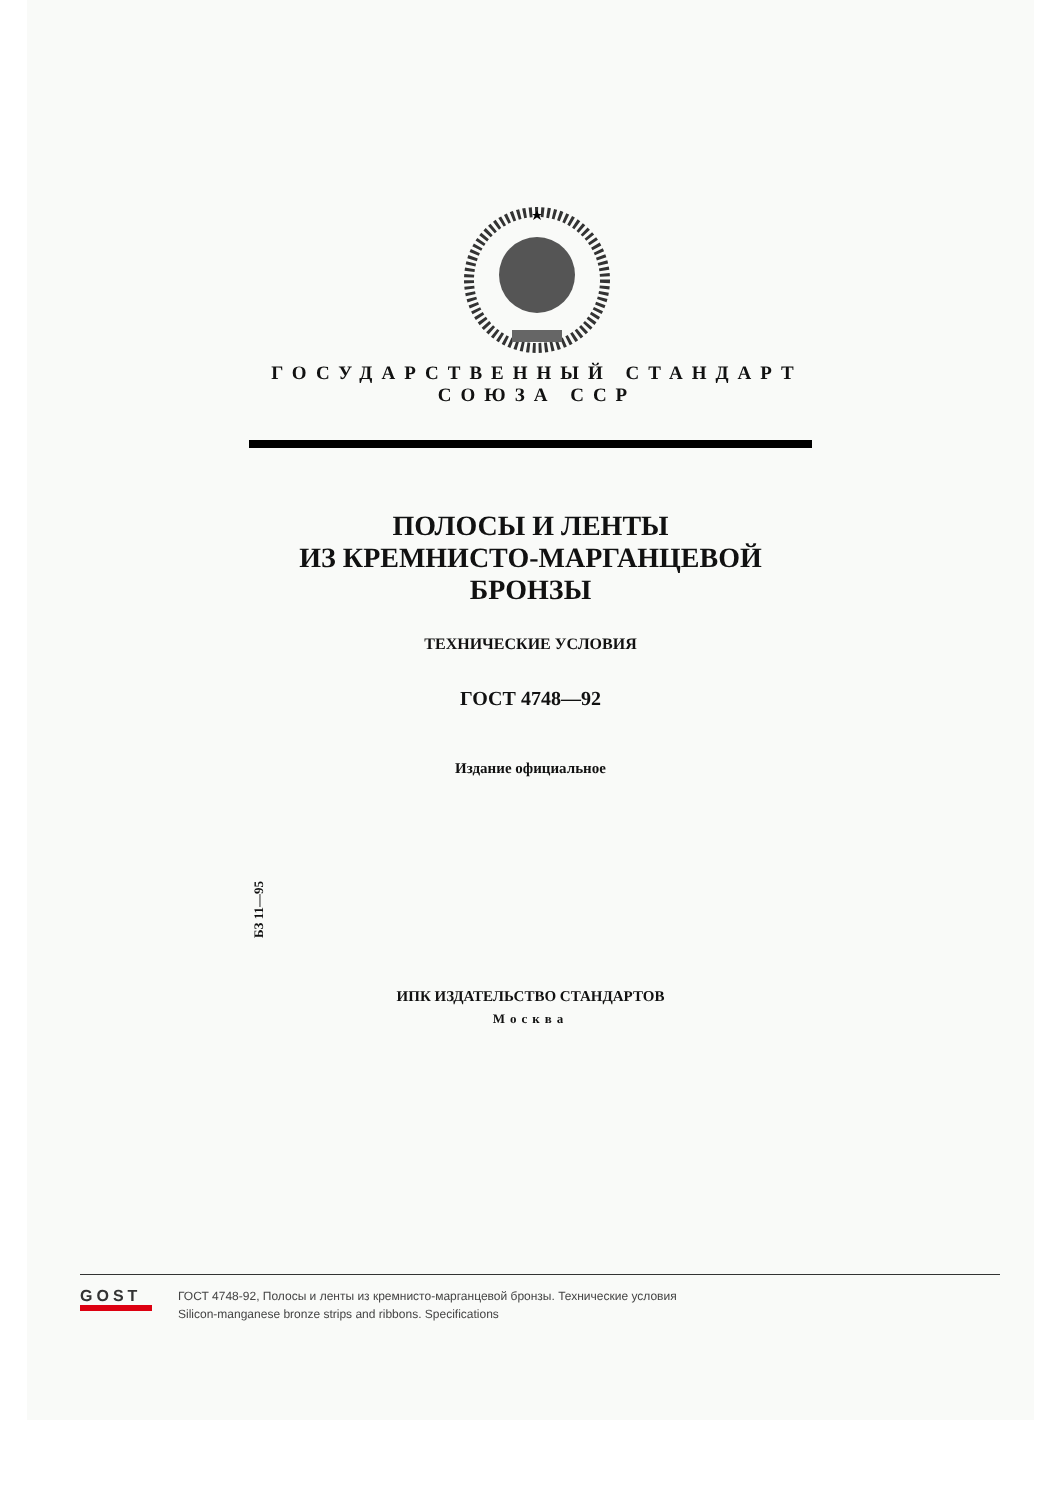ГОСУДАРСТВЕННЫЙ СТАНДАРТ
СОЮЗА ССР
ПОЛОСЫ И ЛЕНТЫ
ИЗ КРЕМНИСТО-МАРГАНЦЕВОЙ
БРОНЗЫ
ТЕХНИЧЕСКИЕ УСЛОВИЯ
ГОСТ 4748—92
Издание официальное
БЗ 11—95
ИПК ИЗДАТЕЛЬСТВО СТАНДАРТОВ
Москва
GOST
ГОСТ 4748-92, Полосы и ленты из кремнисто-марганцевой бронзы. Технические условия
Silicon-manganese bronze strips and ribbons. Specifications